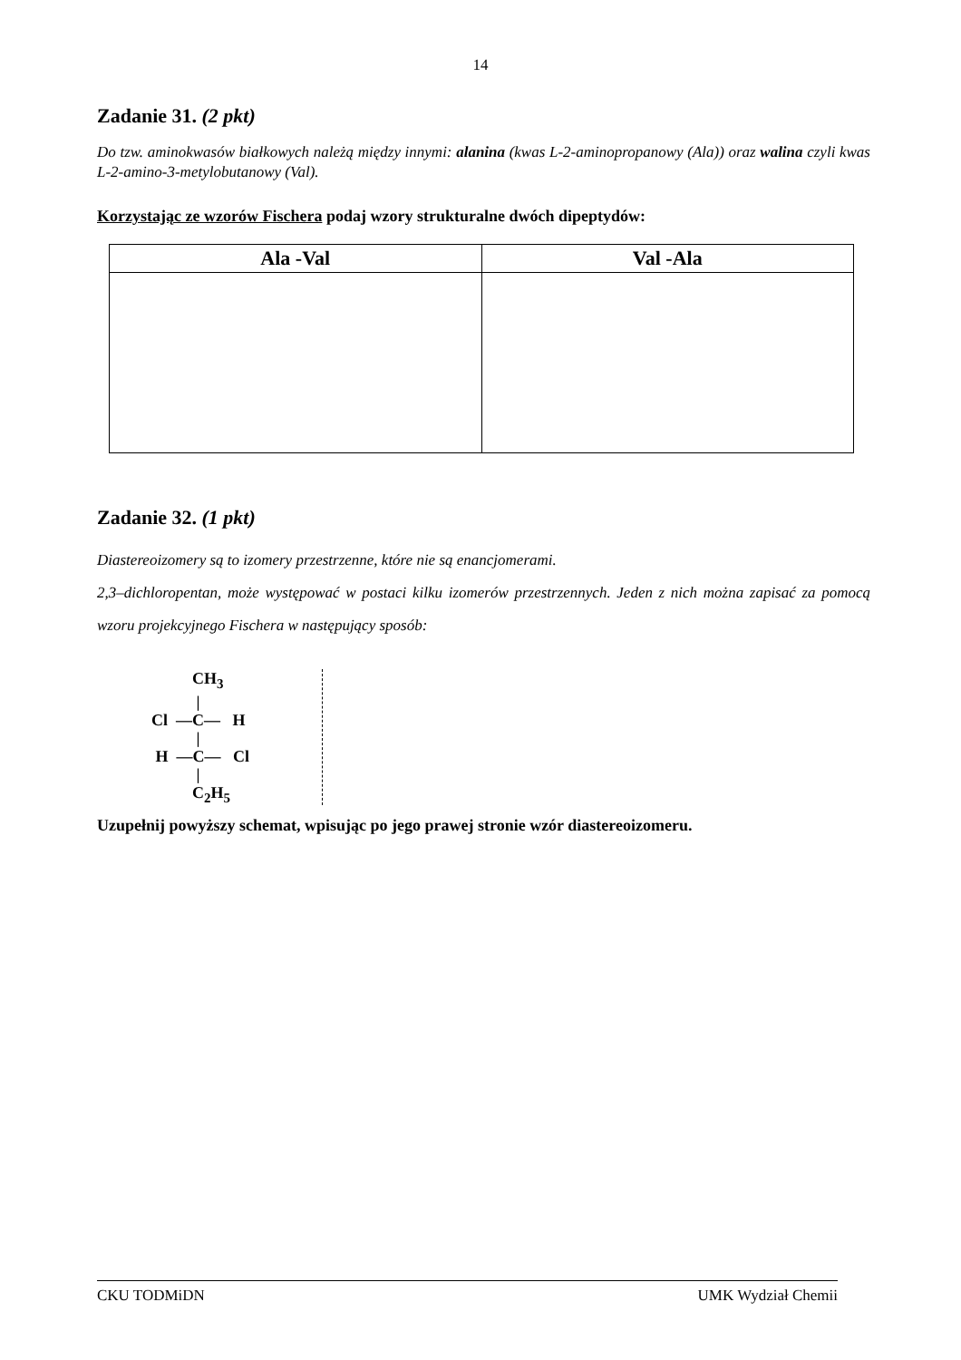14
Zadanie 31. (2 pkt)
Do tzw. aminokwasów białkowych należą między innymi: alanina (kwas L-2-aminopropanowy (Ala)) oraz walina czyli kwas L-2-amino-3-metylobutanowy (Val).
Korzystając ze wzorów Fischera podaj wzory strukturalne dwóch dipeptydów:
| Ala -Val | Val -Ala |
| --- | --- |
Zadanie 32. (1 pkt)
Diastereoizomery są to izomery przestrzenne, które nie są enancjomerami.
2,3–dichloropentan, może występować w postaci kilku izomerów przestrzennych. Jeden z nich można zapisać za pomocą wzoru projekcyjnego Fischera w następujący sposób:
CH<sub>3</sub> | Cl —C— H | H —C— Cl | C<sub>2</sub>H<sub>5</sub>
Uzupełnij powyższy schemat, wpisując po jego prawej stronie wzór diastereoizomeru.
CKU TODMiDN UMK Wydział Chemii